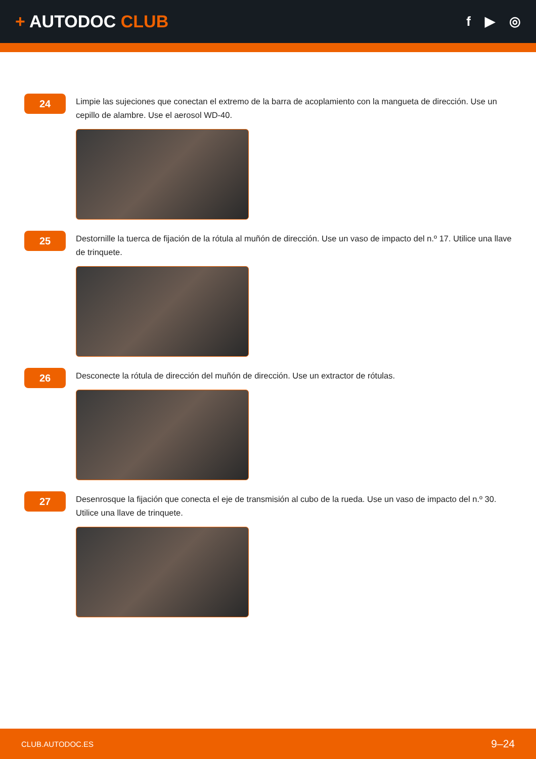+ AUTODOC CLUB
f ▶ ◎
24
Limpie las sujeciones que conectan el extremo de la barra de acoplamiento con la mangueta de dirección. Use un cepillo de alambre. Use el aerosol WD-40.
25
Destornille la tuerca de fijación de la rótula al muñón de dirección. Use un vaso de impacto del n.º 17. Utilice una llave de trinquete.
26
Desconecte la rótula de dirección del muñón de dirección. Use un extractor de rótulas.
27
Desenrosque la fijación que conecta el eje de transmisión al cubo de la rueda. Use un vaso de impacto del n.º 30. Utilice una llave de trinquete.
CLUB.AUTODOC.ES 9–24